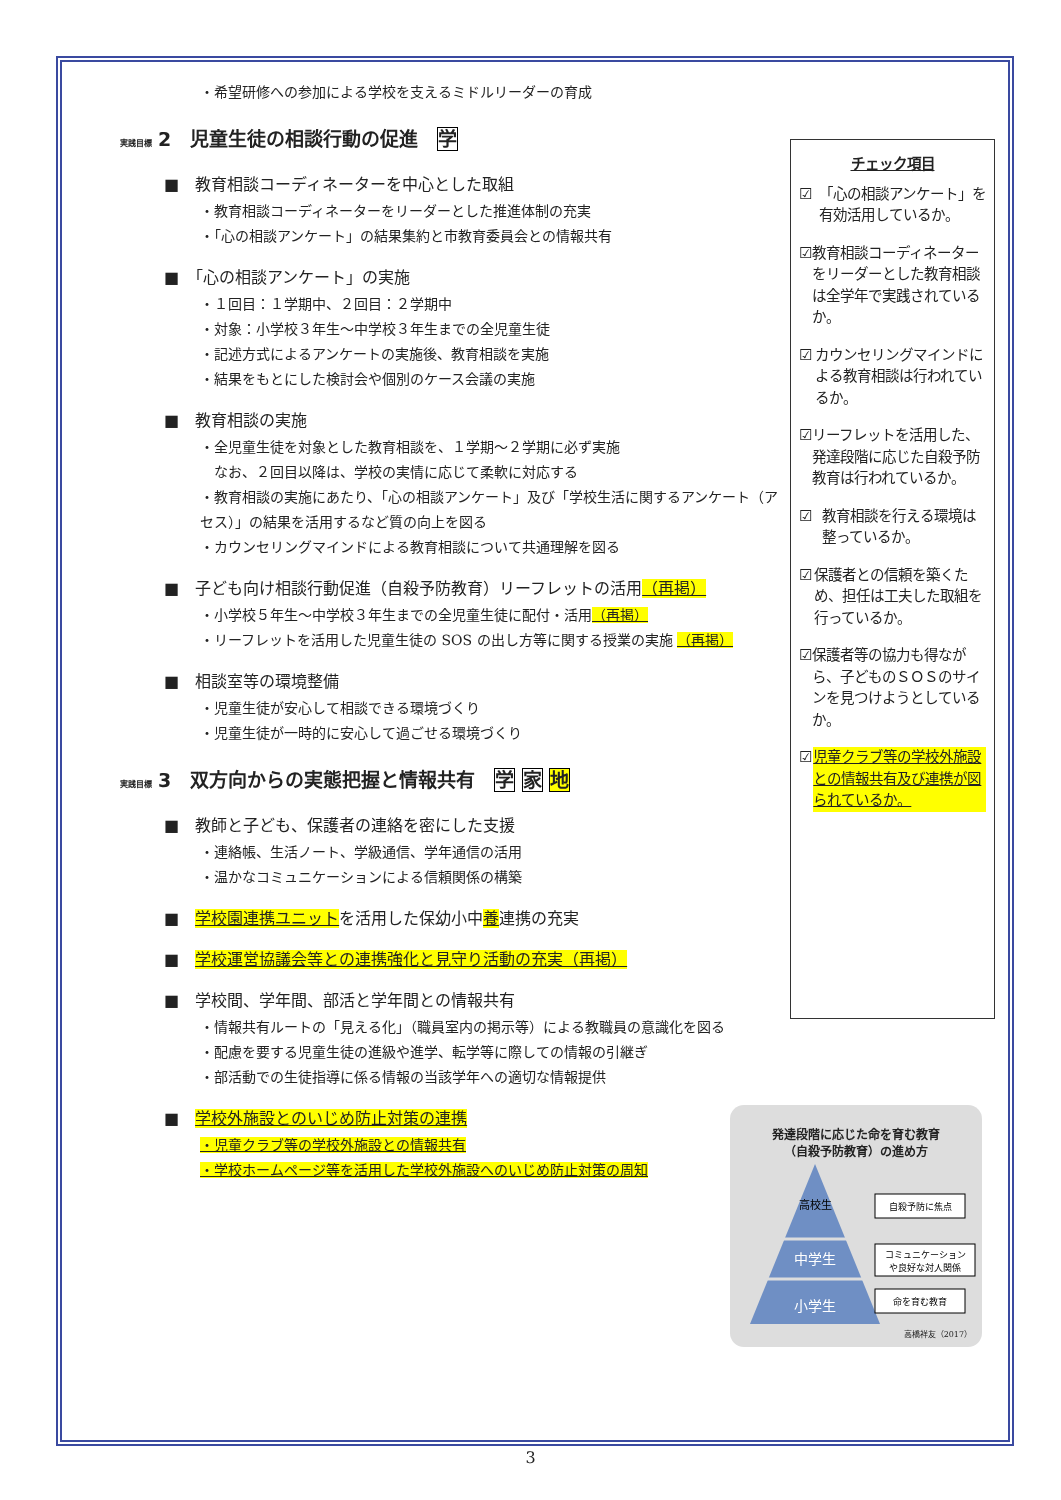・希望研修への参加による学校を支えるミドルリーダーの育成
実践目標 2　児童生徒の相談行動の促進　学
■　教育相談コーディネーターを中心とした取組
・教育相談コーディネーターをリーダーとした推進体制の充実
・「心の相談アンケート」の結果集約と市教育委員会との情報共有
■　「心の相談アンケート」の実施
・１回目：１学期中、２回目：２学期中
・対象：小学校３年生～中学校３年生までの全児童生徒
・記述方式によるアンケートの実施後、教育相談を実施
・結果をもとにした検討会や個別のケース会議の実施
■　教育相談の実施
・全児童生徒を対象とした教育相談を、１学期～２学期に必ず実施
　なお、２回目以降は、学校の実情に応じて柔軟に対応する
・教育相談の実施にあたり、「心の相談アンケート」及び「学校生活に関するアンケート（アセス）」の結果を活用するなど質の向上を図る
・カウンセリングマインドによる教育相談について共通理解を図る
■　子ども向け相談行動促進（自殺予防教育）リーフレットの活用（再掲）
・小学校５年生～中学校３年生までの全児童生徒に配付・活用（再掲）
・リーフレットを活用した児童生徒の SOS の出し方等に関する授業の実施 （再掲）
■　相談室等の環境整備
・児童生徒が安心して相談できる環境づくり
・児童生徒が一時的に安心して過ごせる環境づくり
実践目標 3　双方向からの実態把握と情報共有　学 家 地
■　教師と子ども、保護者の連絡を密にした支援
・連絡帳、生活ノート、学級通信、学年通信の活用
・温かなコミュニケーションによる信頼関係の構築
■　学校園連携ユニットを活用した保幼小中養連携の充実
■　学校運営協議会等との連携強化と見守り活動の充実（再掲）
■　学校間、学年間、部活と学年間との情報共有
・情報共有ルートの「見える化」（職員室内の掲示等）による教職員の意識化を図る
・配慮を要する児童生徒の進級や進学、転学等に際しての情報の引継ぎ
・部活動での生徒指導に係る情報の当該学年への適切な情報提供
■　学校外施設とのいじめ防止対策の連携
・児童クラブ等の学校外施設との情報共有
・学校ホームページ等を活用した学校外施設へのいじめ防止対策の周知
チェック項目
☑ 「心の相談アンケート」を有効活用しているか。
☑ 教育相談コーディネーターをリーダーとした教育相談は全学年で実践されているか。
☑ カウンセリングマインドによる教育相談は行われているか。
☑ リーフレットを活用した、発達段階に応じた自殺予防教育は行われているか。
☑ 教育相談を行える環境は整っているか。
☑ 保護者との信頼を築くため、担任は工夫した取組を行っているか。
☑ 保護者等の協力も得ながら、子どものＳＯＳのサインを見つけようとしているか。
☑ 児童クラブ等の学校外施設との情報共有及び連携が図られているか。
発達段階に応じた命を育む教育
（自殺予防教育）の進め方
高校生
中学生
小学生
自殺予防に焦点
コミュニケーション
や良好な対人関係
命を育む教育
高橋祥友（2017）
3